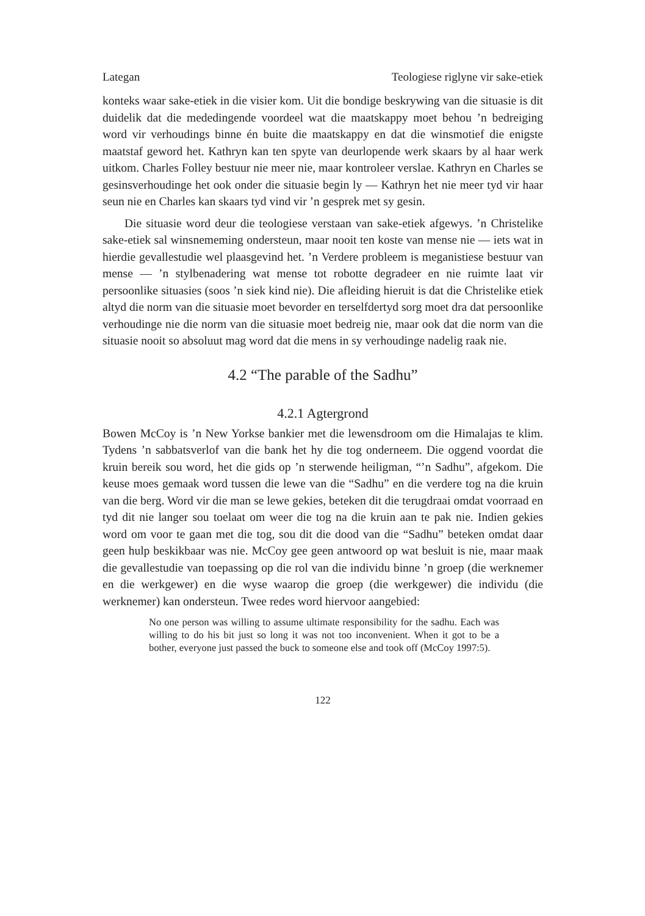Lategan Teologiese riglyne vir sake-etiek
konteks waar sake-etiek in die visier kom. Uit die bondige beskrywing van die situasie is dit duidelik dat die mededingende voordeel wat die maatskappy moet behou ’n bedreiging word vir verhoudings binne én buite die maatskappy en dat die winsmotief die enigste maatstaf geword het. Kathryn kan ten spyte van deurlopende werk skaars by al haar werk uitkom. Charles Folley bestuur nie meer nie, maar kontroleer verslae. Kathryn en Charles se gesinsverhoudinge het ook onder die situasie begin ly — Kathryn het nie meer tyd vir haar seun nie en Charles kan skaars tyd vind vir ’n gesprek met sy gesin.
Die situasie word deur die teologiese verstaan van sake-etiek afgewys. ’n Christelike sake-etiek sal winsnememing ondersteun, maar nooit ten koste van mense nie — iets wat in hierdie gevallestudie wel plaasgevind het. ’n Verdere probleem is meganistiese bestuur van mense — ’n stylbenadering wat mense tot robotte degradeer en nie ruimte laat vir persoonlike situasies (soos ’n siek kind nie). Die afleiding hieruit is dat die Christelike etiek altyd die norm van die situasie moet bevorder en terselfdertyd sorg moet dra dat persoonlike verhoudinge nie die norm van die situasie moet bedreig nie, maar ook dat die norm van die situasie nooit so absoluut mag word dat die mens in sy verhoudinge nadelig raak nie.
4.2 “The parable of the Sadhu”
4.2.1 Agtergrond
Bowen McCoy is ’n New Yorkse bankier met die lewensdroom om die Himalajas te klim. Tydens ’n sabbatsverlof van die bank het hy die tog onderneem. Die oggend voordat die kruin bereik sou word, het die gids op ’n sterwende heiligman, “’n Sadhu”, afgekom. Die keuse moes gemaak word tussen die lewe van die “Sadhu” en die verdere tog na die kruin van die berg. Word vir die man se lewe gekies, beteken dit die terugdraai omdat voorraad en tyd dit nie langer sou toelaat om weer die tog na die kruin aan te pak nie. Indien gekies word om voor te gaan met die tog, sou dit die dood van die “Sadhu” beteken omdat daar geen hulp beskikbaar was nie. McCoy gee geen antwoord op wat besluit is nie, maar maak die gevallestudie van toepassing op die rol van die individu binne ’n groep (die werknemer en die werkgewer) en die wyse waarop die groep (die werkgewer) die individu (die werknemer) kan ondersteun. Twee redes word hiervoor aangebied:
No one person was willing to assume ultimate responsibility for the sadhu. Each was willing to do his bit just so long it was not too inconvenient. When it got to be a bother, everyone just passed the buck to someone else and took off (McCoy 1997:5).
122